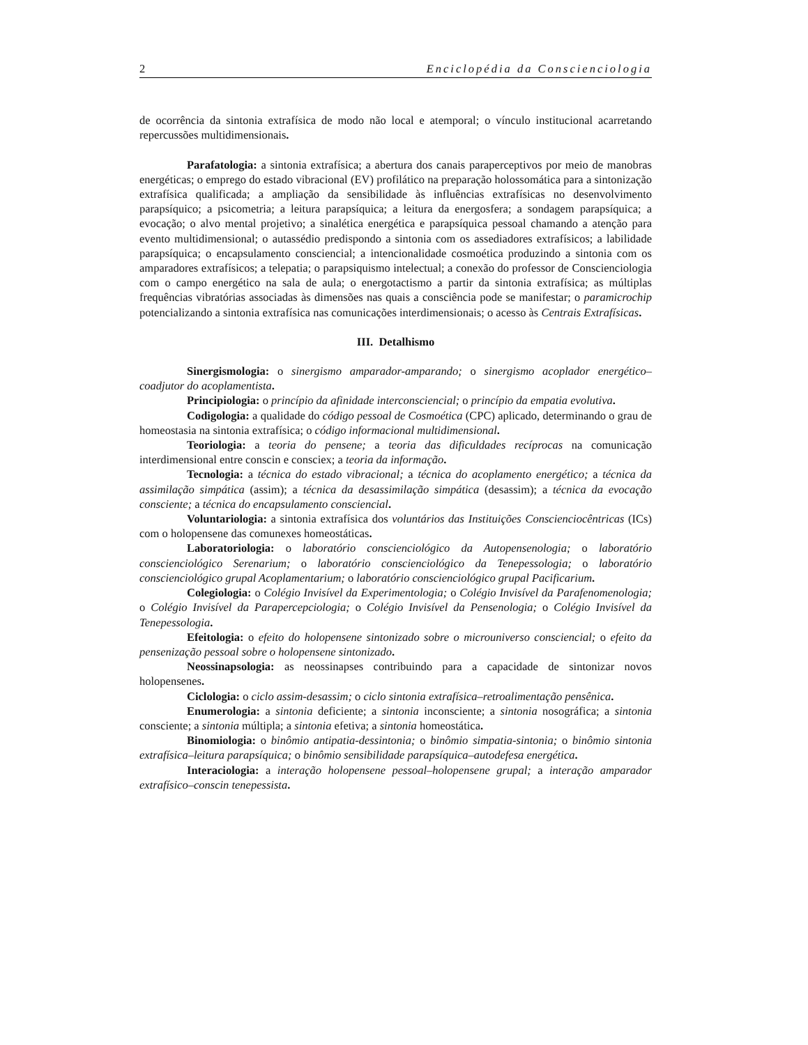2 Enciclopédia da Conscienciologia
de ocorrência da sintonia extrafísica de modo não local e atemporal; o vínculo institucional acarretando repercussões multidimensionais.
Parafatologia: a sintonia extrafísica; a abertura dos canais paraperceptivos por meio de manobras energéticas; o emprego do estado vibracional (EV) profilático na preparação holossomática para a sintonização extrafísica qualificada; a ampliação da sensibilidade às influências extrafísicas no desenvolvimento parapsíquico; a psicometria; a leitura parapsíquica; a leitura da energosfera; a sondagem parapsíquica; a evocação; o alvo mental projetivo; a sinalética energética e parapsíquica pessoal chamando a atenção para evento multidimensional; o autassédio predispondo a sintonia com os assediadores extrafísicos; a labilidade parapsíquica; o encapsulamento consciencial; a intencionalidade cosmoética produzindo a sintonia com os amparadores extrafísicos; a telepatia; o parapsiquismo intelectual; a conexão do professor de Conscienciologia com o campo energético na sala de aula; o energotactismo a partir da sintonia extrafísica; as múltiplas frequências vibratórias associadas às dimensões nas quais a consciência pode se manifestar; o paramicrochip potencializando a sintonia extrafísica nas comunicações interdimensionais; o acesso às Centrais Extrafísicas.
III. Detalhismo
Sinergismologia: o sinergismo amparador-amparando; o sinergismo acoplador energético–coadjutor do acoplamentista.
Principiologia: o princípio da afinidade interconsciencial; o princípio da empatia evolutiva.
Codigologia: a qualidade do código pessoal de Cosmoética (CPC) aplicado, determinando o grau de homeostasia na sintonia extrafísica; o código informacional multidimensional.
Teoriologia: a teoria do pensene; a teoria das dificuldades recíprocas na comunicação interdimensional entre conscin e consciex; a teoria da informação.
Tecnologia: a técnica do estado vibracional; a técnica do acoplamento energético; a técnica da assimilação simpática (assim); a técnica da desassimilação simpática (desassim); a técnica da evocação consciente; a técnica do encapsulamento consciencial.
Voluntariologia: a sintonia extrafísica dos voluntários das Instituições Conscienciocêntricas (ICs) com o holopensene das comunexes homeostáticas.
Laboratoriologia: o laboratório conscienciológico da Autopensenologia; o laboratório conscienciológico Serenarium; o laboratório conscienciológico da Tenepessologia; o laboratório conscienciológico grupal Acoplamentarium; o laboratório conscienciológico grupal Pacificarium.
Colegiologia: o Colégio Invisível da Experimentologia; o Colégio Invisível da Parafenomenologia; o Colégio Invisível da Parapercepciologia; o Colégio Invisível da Pensenologia; o Colégio Invisível da Tenepessologia.
Efeitologia: o efeito do holopensene sintonizado sobre o microuniverso consciencial; o efeito da pensenização pessoal sobre o holopensene sintonizado.
Neossinapsologia: as neossinapses contribuindo para a capacidade de sintonizar novos holopensenes.
Ciclologia: o ciclo assim-desassim; o ciclo sintonia extrafísica–retroalimentação pensênica.
Enumerologia: a sintonia deficiente; a sintonia inconsciente; a sintonia nosográfica; a sintonia consciente; a sintonia múltipla; a sintonia efetiva; a sintonia homeostática.
Binomiologia: o binômio antipatia-dessintonia; o binômio simpatia-sintonia; o binômio sintonia extrafísica–leitura parapsíquica; o binômio sensibilidade parapsíquica–autodefesa energética.
Interaciologia: a interação holopensene pessoal–holopensene grupal; a interação amparador extrafísico–conscin tenepessista.